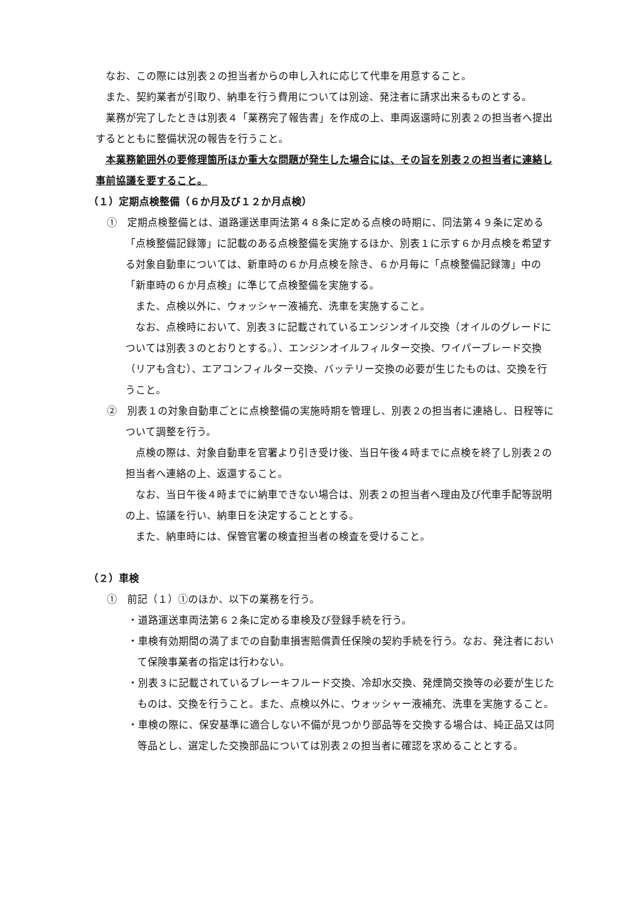なお、この際には別表２の担当者からの申し入れに応じて代車を用意すること。
また、契約業者が引取り、納車を行う費用については別途、発注者に請求出来るものとする。
業務が完了したときは別表４「業務完了報告書」を作成の上、車両返還時に別表２の担当者へ提出するとともに整備状況の報告を行うこと。
本業務範囲外の要修理箇所ほか重大な問題が発生した場合には、その旨を別表２の担当者に連絡し事前協議を要すること。
（１）定期点検整備（６か月及び１２か月点検）
①　定期点検整備とは、道路運送車両法第４８条に定める点検の時期に、同法第４９条に定める「点検整備記録簿」に記載のある点検整備を実施するほか、別表１に示す６か月点検を希望する対象自動車については、新車時の６か月点検を除き、６か月毎に「点検整備記録簿」中の「新車時の６か月点検」に準じて点検整備を実施する。
また、点検以外に、ウォッシャー液補充、洗車を実施すること。
なお、点検時において、別表３に記載されているエンジンオイル交換（オイルのグレードについては別表３のとおりとする。）、エンジンオイルフィルター交換、ワイパーブレード交換（リアも含む）、エアコンフィルター交換、バッテリー交換の必要が生じたものは、交換を行うこと。
②　別表１の対象自動車ごとに点検整備の実施時期を管理し、別表２の担当者に連絡し、日程等について調整を行う。
点検の際は、対象自動車を官署より引き受け後、当日午後４時までに点検を終了し別表２の担当者へ連絡の上、返還すること。
なお、当日午後４時までに納車できない場合は、別表２の担当者へ理由及び代車手配等説明の上、協議を行い、納車日を決定することとする。
また、納車時には、保管官署の検査担当者の検査を受けること。
（２）車検
①　前記（１）①のほか、以下の業務を行う。
・道路運送車両法第６２条に定める車検及び登録手続を行う。
・車検有効期間の満了までの自動車損害賠償責任保険の契約手続を行う。なお、発注者において保険事業者の指定は行わない。
・別表３に記載されているブレーキフルード交換、冷却水交換、発煙筒交換等の必要が生じたものは、交換を行うこと。また、点検以外に、ウォッシャー液補充、洗車を実施すること。
・車検の際に、保安基準に適合しない不備が見つかり部品等を交換する場合は、純正品又は同等品とし、選定した交換部品については別表２の担当者に確認を求めることとする。